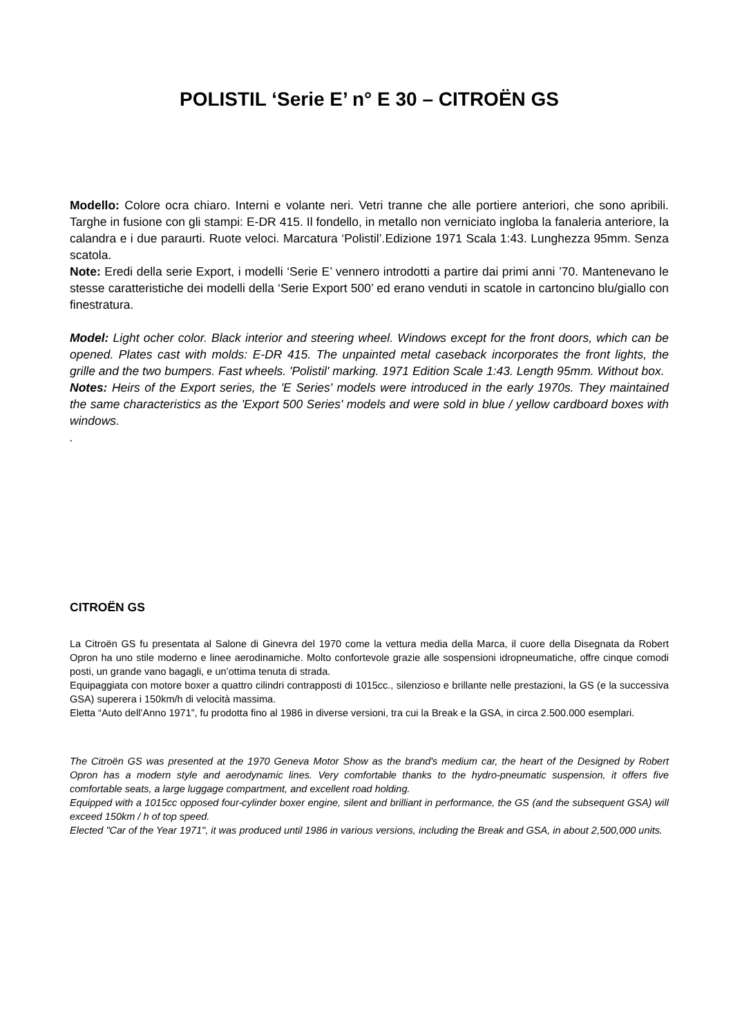POLISTIL ‘Serie E’ n° E 30 – CITROËN GS
Modello: Colore ocra chiaro. Interni e volante neri. Vetri tranne che alle portiere anteriori, che sono apribili. Targhe in fusione con gli stampi: E-DR 415. Il fondello, in metallo non verniciato ingloba la fanaleria anteriore, la calandra e i due paraurti. Ruote veloci. Marcatura ‘Polistil’.Edizione 1971 Scala 1:43. Lunghezza 95mm. Senza scatola.
Note: Eredi della serie Export, i modelli ‘Serie E’ vennero introdotti a partire dai primi anni ’70. Mantenevano le stesse caratteristiche dei modelli della ‘Serie Export 500’ ed erano venduti in scatole in cartoncino blu/giallo con finestratura.
Model: Light ocher color. Black interior and steering wheel. Windows except for the front doors, which can be opened. Plates cast with molds: E-DR 415. The unpainted metal caseback incorporates the front lights, the grille and the two bumpers. Fast wheels. 'Polistil' marking. 1971 Edition Scale 1:43. Length 95mm. Without box.
Notes: Heirs of the Export series, the 'E Series' models were introduced in the early 1970s. They maintained the same characteristics as the 'Export 500 Series' models and were sold in blue / yellow cardboard boxes with windows.
.
CITROËN GS
La Citroën GS fu presentata al Salone di Ginevra del 1970 come la vettura media della Marca, il cuore della Disegnata da Robert Opron ha uno stile moderno e linee aerodinamiche. Molto confortevole grazie alle sospensioni idropneumatiche, offre cinque comodi posti, un grande vano bagagli, e un’ottima tenuta di strada.
Equipaggiata con motore boxer a quattro cilindri contrapposti di 1015cc., silenzioso e brillante nelle prestazioni, la GS (e la successiva GSA) superera i 150km/h di velocità massima.
Eletta “Auto dell’Anno 1971”, fu prodotta fino al 1986 in diverse versioni, tra cui la Break e la GSA, in circa 2.500.000 esemplari.
The Citroën GS was presented at the 1970 Geneva Motor Show as the brand's medium car, the heart of the Designed by Robert Opron has a modern style and aerodynamic lines. Very comfortable thanks to the hydro-pneumatic suspension, it offers five comfortable seats, a large luggage compartment, and excellent road holding.
Equipped with a 1015cc opposed four-cylinder boxer engine, silent and brilliant in performance, the GS (and the subsequent GSA) will exceed 150km / h of top speed.
Elected "Car of the Year 1971", it was produced until 1986 in various versions, including the Break and GSA, in about 2,500,000 units.